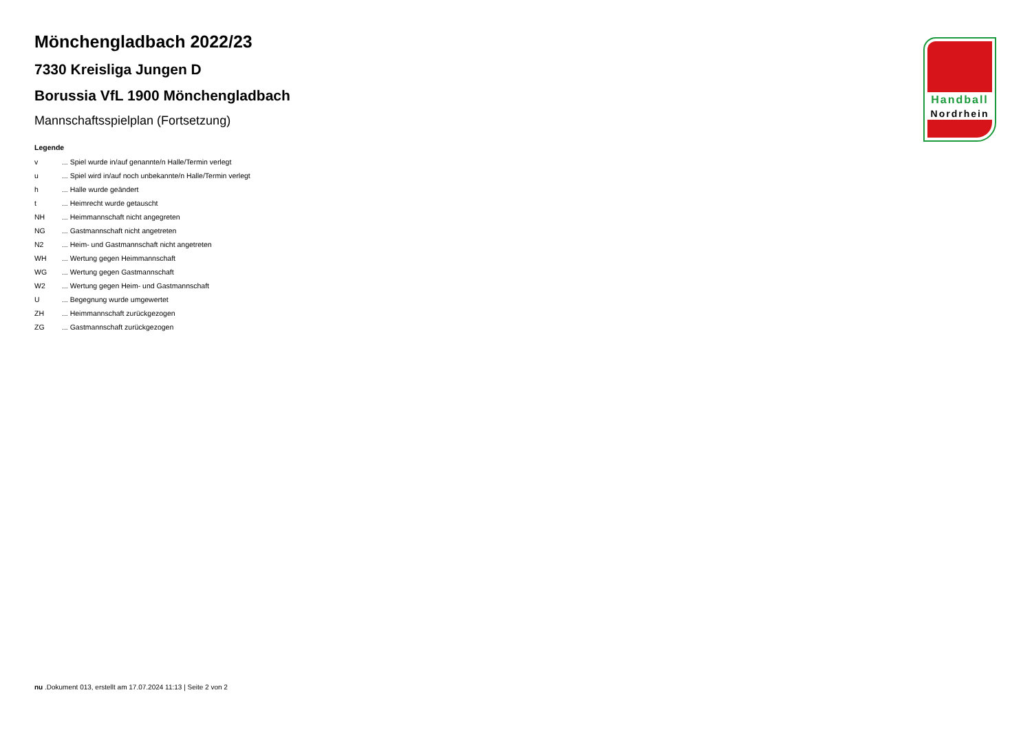Mönchengladbach 2022/23
7330 Kreisliga Jungen D
Borussia VfL 1900 Mönchengladbach
Mannschaftsspielplan (Fortsetzung)
Legende
| v | ... Spiel wurde in/auf genannte/n Halle/Termin verlegt |
| u | ... Spiel wird in/auf noch unbekannte/n Halle/Termin verlegt |
| h | ... Halle wurde geändert |
| t | ... Heimrecht wurde getauscht |
| NH | ... Heimmannschaft nicht angegreten |
| NG | ... Gastmannschaft nicht angetreten |
| N2 | ... Heim- und Gastmannschaft nicht angetreten |
| WH | ... Wertung gegen Heimmannschaft |
| WG | ... Wertung gegen Gastmannschaft |
| W2 | ... Wertung gegen Heim- und Gastmannschaft |
| U | ... Begegnung wurde umgewertet |
| ZH | ... Heimmannschaft zurückgezogen |
| ZG | ... Gastmannschaft zurückgezogen |
Handball
Nordrhein
nu .Dokument 013, erstellt am 17.07.2024 11:13 | Seite 2 von 2